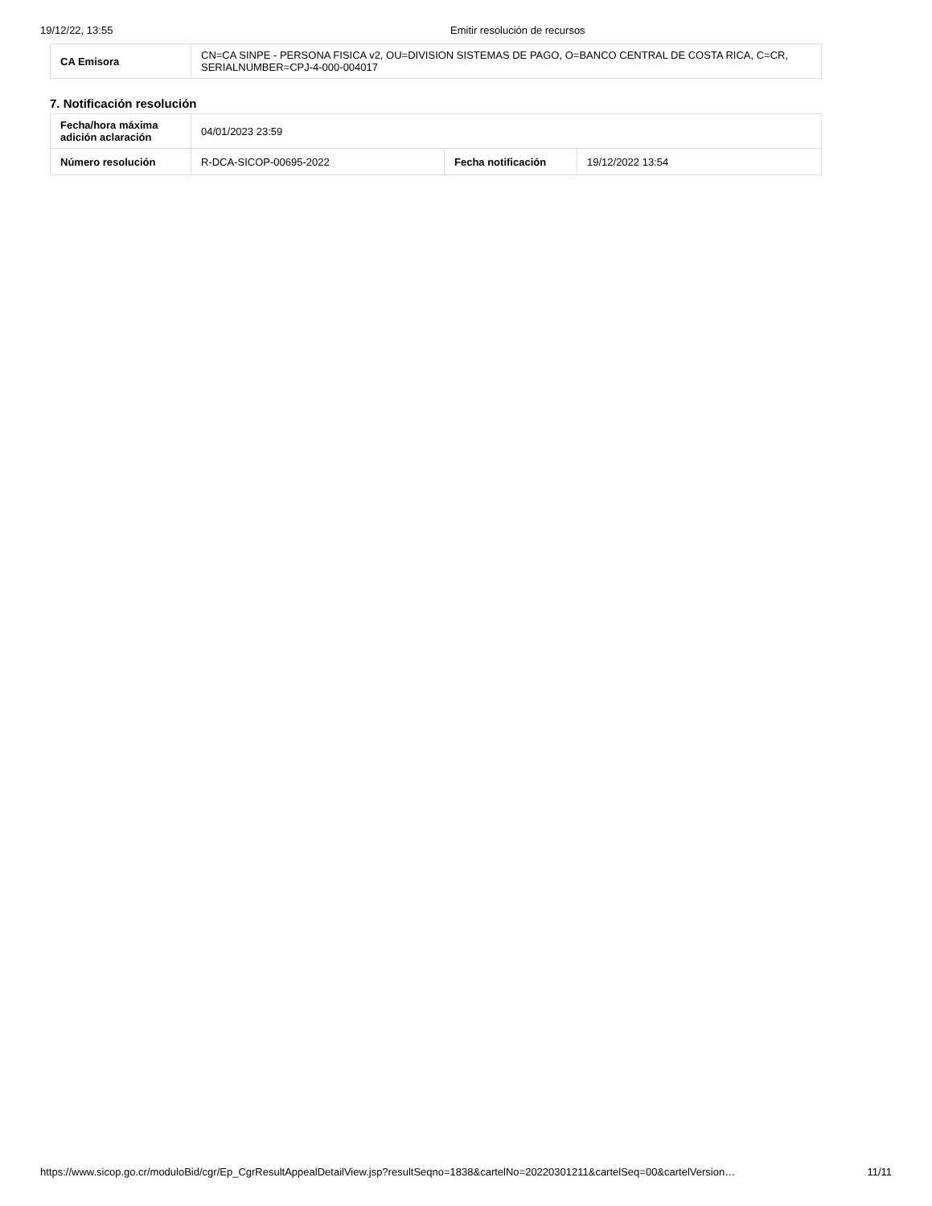19/12/22, 13:55 Emitir resolución de recursos
| CA Emisora | CN=CA SINPE - PERSONA FISICA v2, OU=DIVISION SISTEMAS DE PAGO, O=BANCO CENTRAL DE COSTA RICA, C=CR, SERIALNUMBER=CPJ-4-000-004017 |
7. Notificación resolución
| Fecha/hora máxima adición aclaración | 04/01/2023 23:59 | | |
| Número resolución | R-DCA-SICOP-00695-2022 | Fecha notificación | 19/12/2022 13:54 |
https://www.sicop.go.cr/moduloBid/cgr/Ep_CgrResultAppealDetailView.jsp?resultSeqno=1838&cartelNo=20220301211&cartelSeq=00&cartelVersion… 11/11